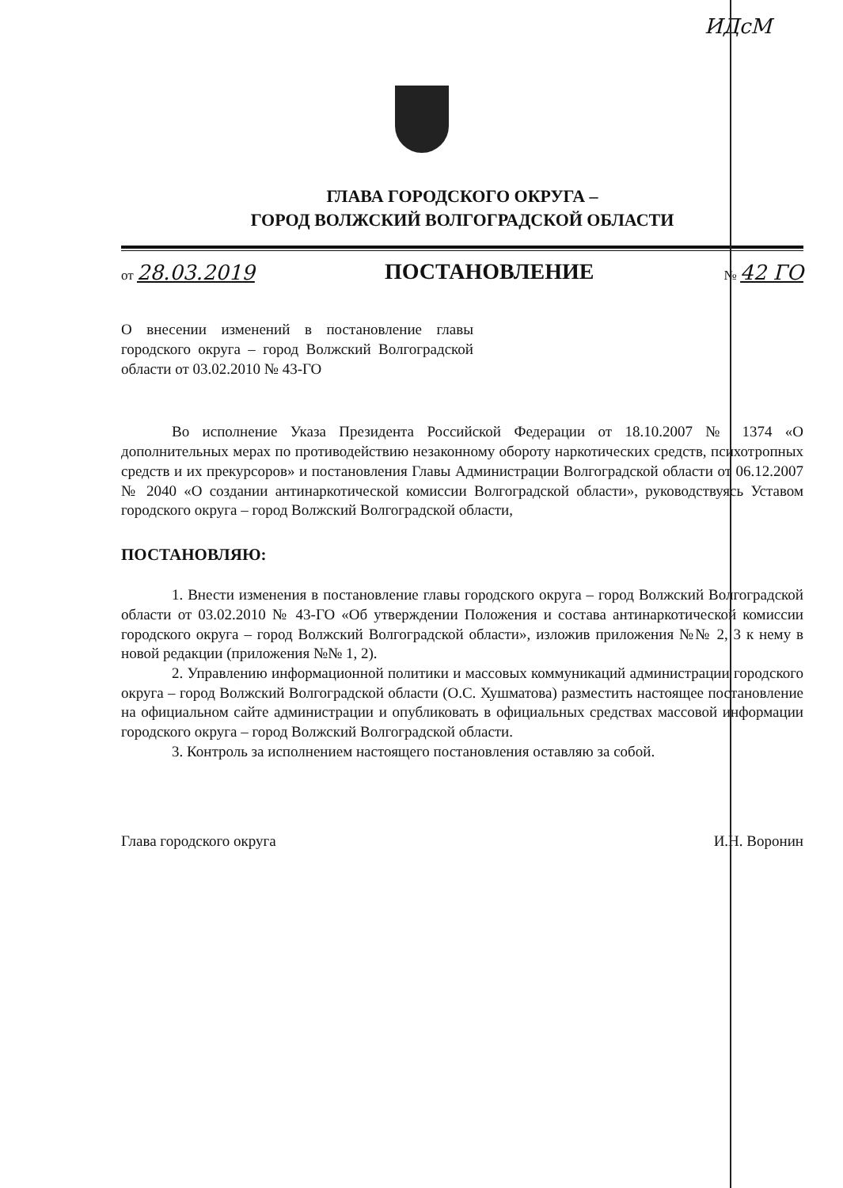ИДсМ
ГЛАВА ГОРОДСКОГО ОКРУГА –
ГОРОД ВОЛЖСКИЙ ВОЛГОГРАДСКОЙ ОБЛАСТИ
от 28.03.2019
ПОСТАНОВЛЕНИЕ
№ 42 ГО
О внесении изменений в постановление главы городского округа – город Волжский Волгоградской области от 03.02.2010 № 43-ГО
Во исполнение Указа Президента Российской Федерации от 18.10.2007 № 1374 «О дополнительных мерах по противодействию незаконному обороту наркотических средств, психотропных средств и их прекурсоров» и постановления Главы Администрации Волгоградской области от 06.12.2007 № 2040 «О создании антинаркотической комиссии Волгоградской области», руководствуясь Уставом городского округа – город Волжский Волгоградской области,
ПОСТАНОВЛЯЮ:
1. Внести изменения в постановление главы городского округа – город Волжский Волгоградской области от 03.02.2010 № 43-ГО «Об утверждении Положения и состава антинаркотической комиссии городского округа – город Волжский Волгоградской области», изложив приложения №№ 2, 3 к нему в новой редакции (приложения №№ 1, 2).
2. Управлению информационной политики и массовых коммуникаций администрации городского округа – город Волжский Волгоградской области (О.С. Хушматова) разместить настоящее постановление на официальном сайте администрации и опубликовать в официальных средствах массовой информации городского округа – город Волжский Волгоградской области.
3. Контроль за исполнением настоящего постановления оставляю за собой.
Глава городского округа И.Н. Воронин